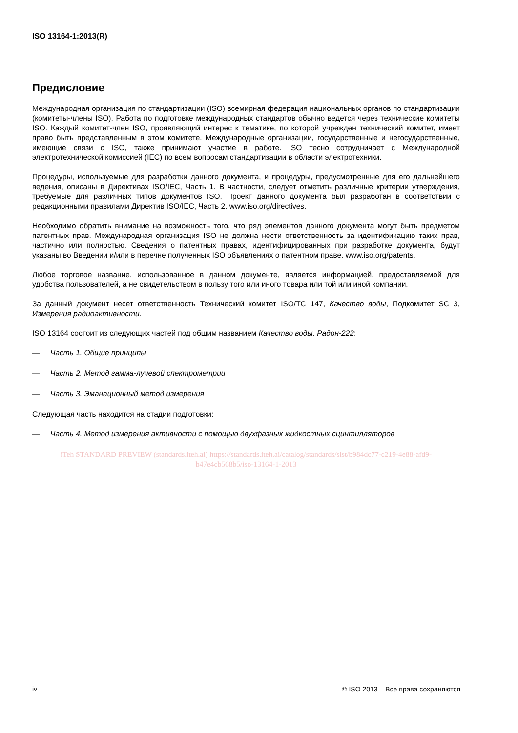ISO 13164-1:2013(R)
Предисловие
Международная организация по стандартизации (ISO) всемирная федерация национальных органов по стандартизации (комитеты-члены ISO). Работа по подготовке международных стандартов обычно ведется через технические комитеты ISO. Каждый комитет-член ISO, проявляющий интерес к тематике, по которой учрежден технический комитет, имеет право быть представленным в этом комитете. Международные организации, государственные и негосударственные, имеющие связи с ISO, также принимают участие в работе. ISO тесно сотрудничает с Международной электротехнической комиссией (IEC) по всем вопросам стандартизации в области электротехники.
Процедуры, используемые для разработки данного документа, и процедуры, предусмотренные для его дальнейшего ведения, описаны в Директивах ISO/IEC, Часть 1. В частности, следует отметить различные критерии утверждения, требуемые для различных типов документов ISO. Проект данного документа был разработан в соответствии с редакционными правилами Директив ISO/IEC, Часть 2. www.iso.org/directives.
Необходимо обратить внимание на возможность того, что ряд элементов данного документа могут быть предметом патентных прав. Международная организация ISO не должна нести ответственность за идентификацию таких прав, частично или полностью. Сведения о патентных правах, идентифицированных при разработке документа, будут указаны во Введении и/или в перечне полученных ISO объявлениях о патентном праве. www.iso.org/patents.
Любое торговое название, использованное в данном документе, является информацией, предоставляемой для удобства пользователей, а не свидетельством в пользу того или иного товара или той или иной компании.
За данный документ несет ответственность Технический комитет ISO/TC 147, Качество воды, Подкомитет SC 3, Измерения радиоактивности.
ISO 13164 состоит из следующих частей под общим названием Качество воды. Радон-222:
— Часть 1. Общие принципы
— Часть 2. Метод гамма-лучевой спектрометрии
— Часть 3. Эманационный метод измерения
Следующая часть находится на стадии подготовки:
— Часть 4. Метод измерения активности с помощью двухфазных жидкостных сцинтилляторов
iTeh STANDARD PREVIEW (standards.iteh.ai) https://standards.iteh.ai/catalog/standards/sist/b984dc77-c219-4e88-afd9-b47e4cb568b5/iso-13164-1-2013
iv © ISO 2013 – Все права сохраняются